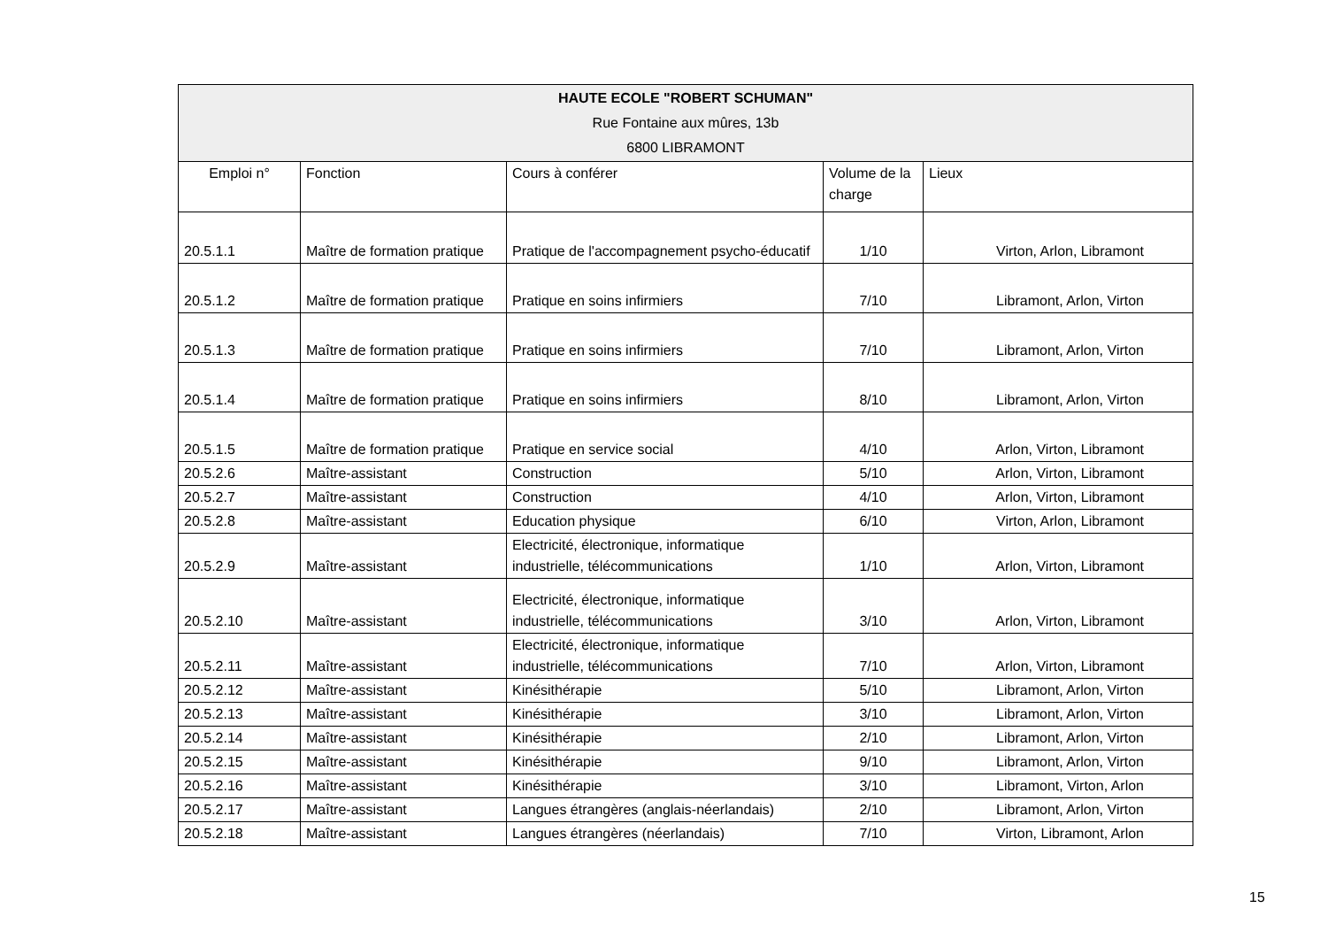| HAUTE ECOLE "ROBERT SCHUMAN" Rue Fontaine aux mûres, 13b 6800 LIBRAMONT | | | | |
| --- | --- | --- | --- | --- |
| Emploi n° | Fonction | Cours à conférer | Volume de la charge | Lieux |
| 20.5.1.1 | Maître de formation pratique | Pratique de l'accompagnement psycho-éducatif | 1/10 | Virton, Arlon, Libramont |
| 20.5.1.2 | Maître de formation pratique | Pratique en soins infirmiers | 7/10 | Libramont, Arlon, Virton |
| 20.5.1.3 | Maître de formation pratique | Pratique en soins infirmiers | 7/10 | Libramont, Arlon, Virton |
| 20.5.1.4 | Maître de formation pratique | Pratique en soins infirmiers | 8/10 | Libramont, Arlon, Virton |
| 20.5.1.5 | Maître de formation pratique | Pratique en service social | 4/10 | Arlon, Virton, Libramont |
| 20.5.2.6 | Maître-assistant | Construction | 5/10 | Arlon, Virton, Libramont |
| 20.5.2.7 | Maître-assistant | Construction | 4/10 | Arlon, Virton, Libramont |
| 20.5.2.8 | Maître-assistant | Education physique | 6/10 | Virton, Arlon, Libramont |
| 20.5.2.9 | Maître-assistant | Electricité, électronique, informatique industrielle, télécommunications | 1/10 | Arlon, Virton, Libramont |
| 20.5.2.10 | Maître-assistant | Electricité, électronique, informatique industrielle, télécommunications | 3/10 | Arlon, Virton, Libramont |
| 20.5.2.11 | Maître-assistant | Electricité, électronique, informatique industrielle, télécommunications | 7/10 | Arlon, Virton, Libramont |
| 20.5.2.12 | Maître-assistant | Kinésithérapie | 5/10 | Libramont, Arlon, Virton |
| 20.5.2.13 | Maître-assistant | Kinésithérapie | 3/10 | Libramont, Arlon, Virton |
| 20.5.2.14 | Maître-assistant | Kinésithérapie | 2/10 | Libramont, Arlon, Virton |
| 20.5.2.15 | Maître-assistant | Kinésithérapie | 9/10 | Libramont, Arlon, Virton |
| 20.5.2.16 | Maître-assistant | Kinésithérapie | 3/10 | Libramont, Virton, Arlon |
| 20.5.2.17 | Maître-assistant | Langues étrangères (anglais-néerlandais) | 2/10 | Libramont, Arlon, Virton |
| 20.5.2.18 | Maître-assistant | Langues étrangères (néerlandais) | 7/10 | Virton, Libramont, Arlon |
15